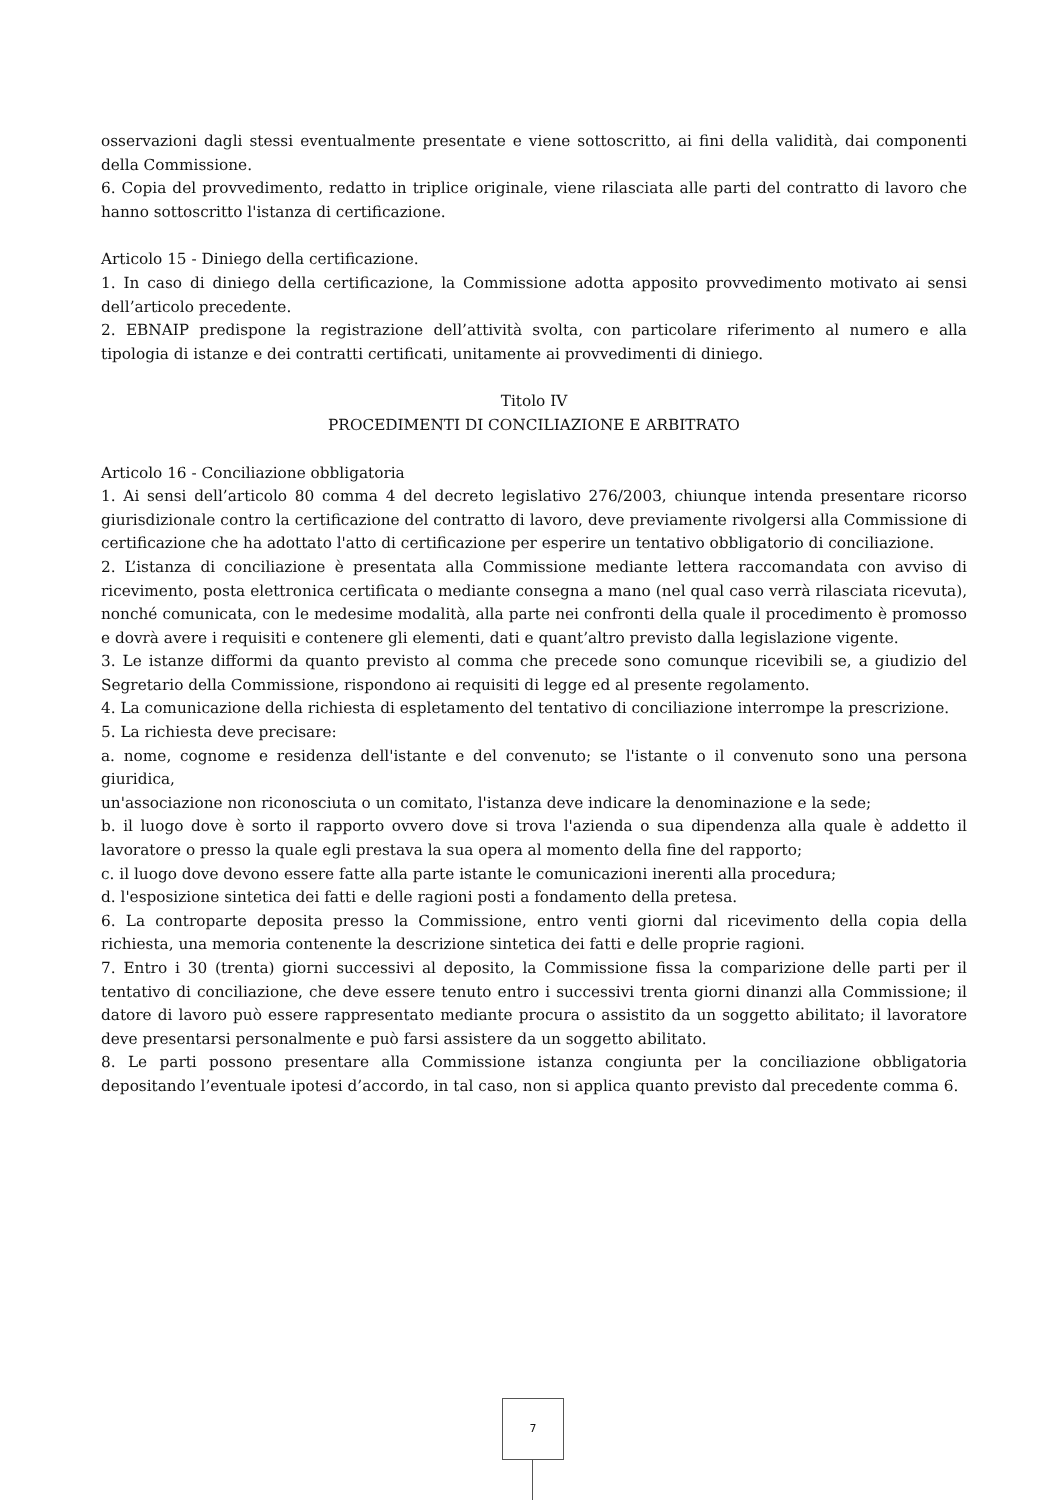osservazioni dagli stessi eventualmente presentate e viene sottoscritto, ai fini della validità, dai componenti della Commissione.
6. Copia del provvedimento, redatto in triplice originale, viene rilasciata alle parti del contratto di lavoro che hanno sottoscritto l'istanza di certificazione.
Articolo 15 - Diniego della certificazione.
1. In caso di diniego della certificazione, la Commissione adotta apposito provvedimento motivato ai sensi dell’articolo precedente.
2. EBNAIP predispone la registrazione dell’attività svolta, con particolare riferimento al numero e alla tipologia di istanze e dei contratti certificati, unitamente ai provvedimenti di diniego.
Titolo IV
PROCEDIMENTI DI CONCILIAZIONE E ARBITRATO
Articolo 16 - Conciliazione obbligatoria
1. Ai sensi dell’articolo 80 comma 4 del decreto legislativo 276/2003, chiunque intenda presentare ricorso giurisdizionale contro la certificazione del contratto di lavoro, deve previamente rivolgersi alla Commissione di certificazione che ha adottato l'atto di certificazione per esperire un tentativo obbligatorio di conciliazione.
2. L’istanza di conciliazione è presentata alla Commissione mediante lettera raccomandata con avviso di ricevimento, posta elettronica certificata o mediante consegna a mano (nel qual caso verrà rilasciata ricevuta), nonché comunicata, con le medesime modalità, alla parte nei confronti della quale il procedimento è promosso e dovrà avere i requisiti e contenere gli elementi, dati e quant’altro previsto dalla legislazione vigente.
3. Le istanze difformi da quanto previsto al comma che precede sono comunque ricevibili se, a giudizio del Segretario della Commissione, rispondono ai requisiti di legge ed al presente regolamento.
4. La comunicazione della richiesta di espletamento del tentativo di conciliazione interrompe la prescrizione.
5. La richiesta deve precisare:
a. nome, cognome e residenza dell'istante e del convenuto; se l'istante o il convenuto sono una persona giuridica,
un'associazione non riconosciuta o un comitato, l'istanza deve indicare la denominazione e la sede;
b. il luogo dove è sorto il rapporto ovvero dove si trova l'azienda o sua dipendenza alla quale è addetto il lavoratore o presso la quale egli prestava la sua opera al momento della fine del rapporto;
c. il luogo dove devono essere fatte alla parte istante le comunicazioni inerenti alla procedura;
d. l'esposizione sintetica dei fatti e delle ragioni posti a fondamento della pretesa.
6. La controparte deposita presso la Commissione, entro venti giorni dal ricevimento della copia della richiesta, una memoria contenente la descrizione sintetica dei fatti e delle proprie ragioni.
7. Entro i 30 (trenta) giorni successivi al deposito, la Commissione fissa la comparizione delle parti per il tentativo di conciliazione, che deve essere tenuto entro i successivi trenta giorni dinanzi alla Commissione; il datore di lavoro può essere rappresentato mediante procura o assistito da un soggetto abilitato; il lavoratore deve presentarsi personalmente e può farsi assistere da un soggetto abilitato.
8. Le parti possono presentare alla Commissione istanza congiunta per la conciliazione obbligatoria depositando l’eventuale ipotesi d’accordo, in tal caso, non si applica quanto previsto dal precedente comma 6.
7